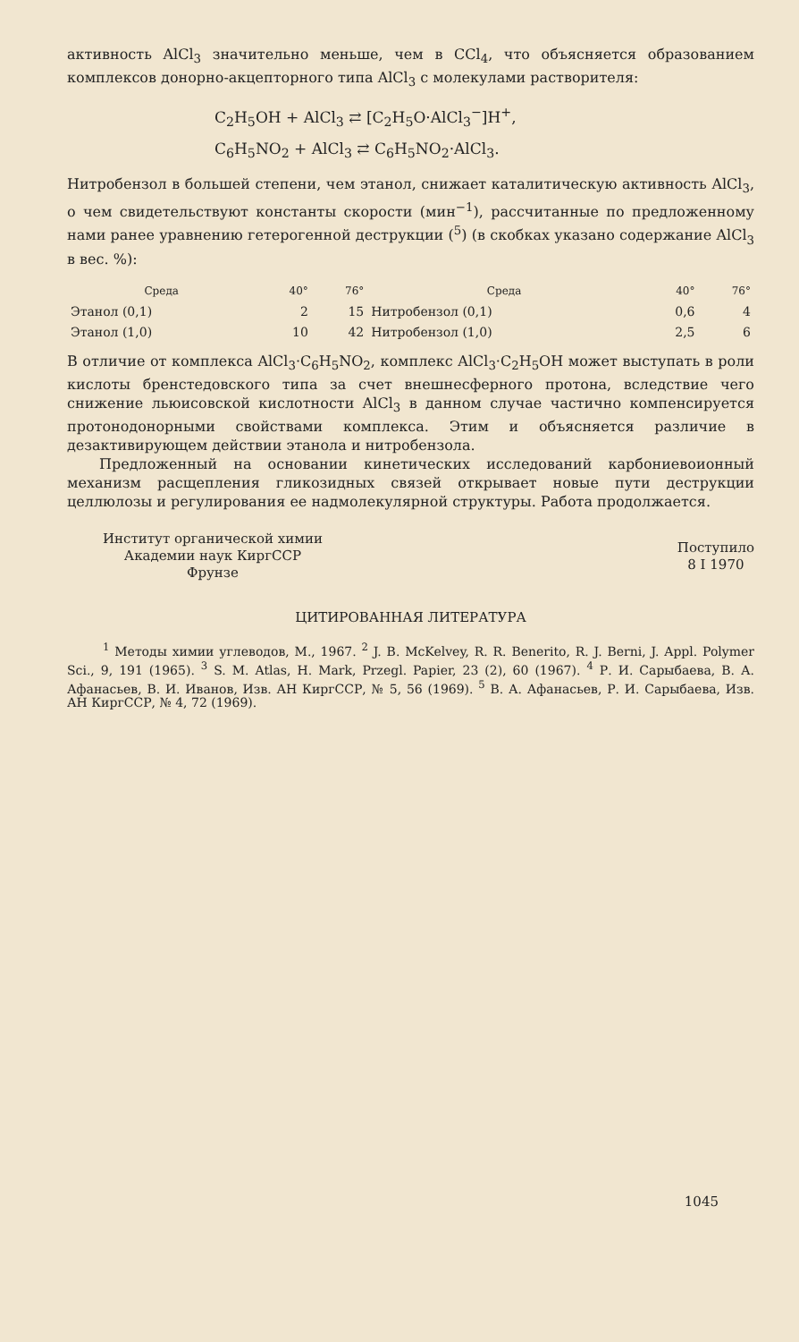активность AlCl<sub>3</sub> значительно меньше, чем в CCl<sub>4</sub>, что объясняется образованием комплексов донорно-акцепторного типа AlCl<sub>3</sub> с молекулами растворителя:
C<sub>2</sub>H<sub>5</sub>OH + AlCl<sub>3</sub> ⇄ [C<sub>2</sub>H<sub>5</sub>O·AlCl<sub>3</sub><sup>−</sup>]H<sup>+</sup>,
C<sub>6</sub>H<sub>5</sub>NO<sub>2</sub> + AlCl<sub>3</sub> ⇄ C<sub>6</sub>H<sub>5</sub>NO<sub>2</sub>·AlCl<sub>3</sub>.
Нитробензол в большей степени, чем этанол, снижает каталитическую активность AlCl<sub>3</sub>, о чем свидетельствуют константы скорости (мин<sup>−1</sup>), рассчитанные по предложенному нами ранее уравнению гетерогенной деструкции (<sup>5</sup>) (в скобках указано содержание AlCl<sub>3</sub> в вес. %):
| Среда | 40° | 76° | Среда | 40° | 76° |
| --- | --- | --- | --- | --- | --- |
| Этанол (0,1) | 2 | 15 | Нитробензол (0,1) | 0,6 | 4 |
| Этанол (1,0) | 10 | 42 | Нитробензол (1,0) | 2,5 | 6 |
В отличие от комплекса AlCl<sub>3</sub>·C<sub>6</sub>H<sub>5</sub>NO<sub>2</sub>, комплекс AlCl<sub>3</sub>·C<sub>2</sub>H<sub>5</sub>OH может выступать в роли кислоты бренстедовского типа за счет внешнесферного протона, вследствие чего снижение льюисовской кислотности AlCl<sub>3</sub> в данном случае частично компенсируется протонодонорными свойствами комплекса. Этим и объясняется различие в дезактивирующем действии этанола и нитробензола.
Предложенный на основании кинетических исследований карбониевоионный механизм расщепления гликозидных связей открывает новые пути деструкции целлюлозы и регулирования ее надмолекулярной структуры. Работа продолжается.
Институт органической химии
Академии наук КиргССР
Фрунзе
Поступило
8 I 1970
ЦИТИРОВАННАЯ ЛИТЕРАТУРА
<sup>1</sup> Методы химии углеводов, М., 1967. <sup>2</sup> J. B. McKelvey, R. R. Benerito, R. J. Berni, J. Appl. Polymer Sci., 9, 191 (1965). <sup>3</sup> S. M. Atlas, H. Mark, Przegl. Papier, 23 (2), 60 (1967). <sup>4</sup> Р. И. Сарыбаева, В. А. Афанасьев, В. И. Иванов, Изв. АН КиргССР, № 5, 56 (1969). <sup>5</sup> В. А. Афанасьев, Р. И. Сарыбаева, Изв. АН КиргССР, № 4, 72 (1969).
1045